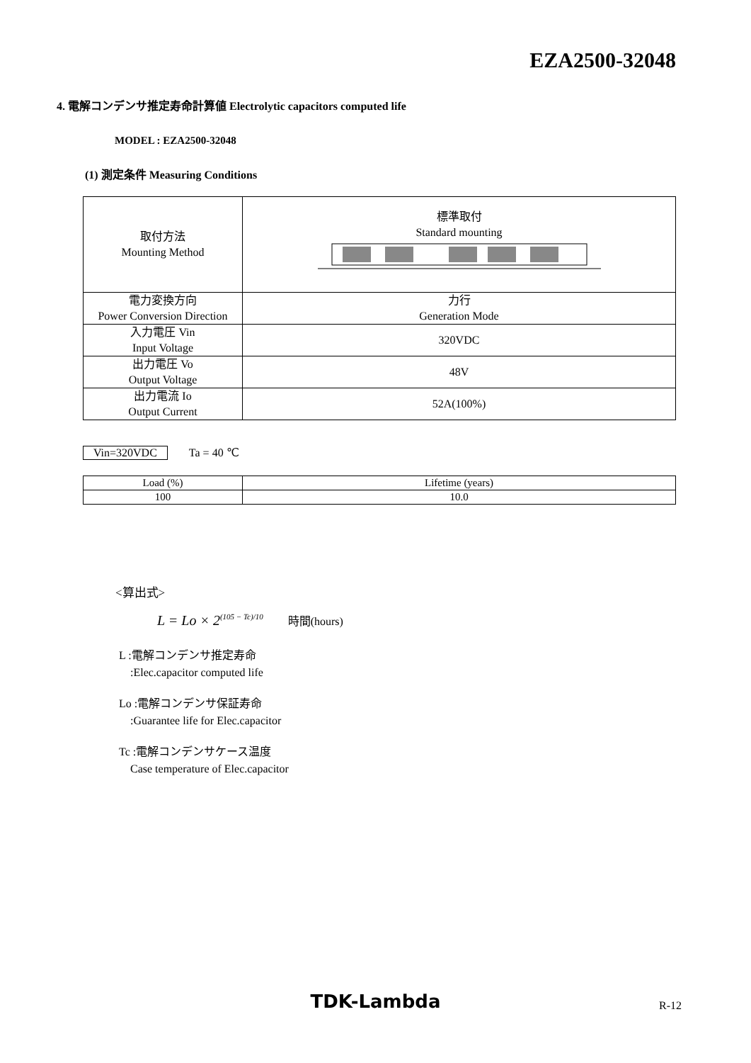EZA2500-32048
4. 電解コンデンサ推定寿命計算値 Electrolytic capacitors computed life
MODEL : EZA2500-32048
(1) 測定条件 Measuring Conditions
| 取付方法 Mounting Method | 標準取付 Standard mounting |
| 電力変換方向 Power Conversion Direction | 力行 Generation Mode |
| 入力電圧 Vin Input Voltage | 320VDC |
| 出力電圧 Vo Output Voltage | 48V |
| 出力電流 Io Output Current | 52A(100%) |
Vin=320VDC Ta = 40 ℃
| Load (%) | Lifetime (years) |
| 100 | 10.0 |
<算出式>
L = Lo × 2<sup>(105 − Tc)/10</sup> 時間(hours)
L :電解コンデンサ推定寿命
:Elec.capacitor computed life
Lo :電解コンデンサ保証寿命
:Guarantee life for Elec.capacitor
Tc :電解コンデンサケース温度
Case temperature of Elec.capacitor
TDK-Lambda R-12